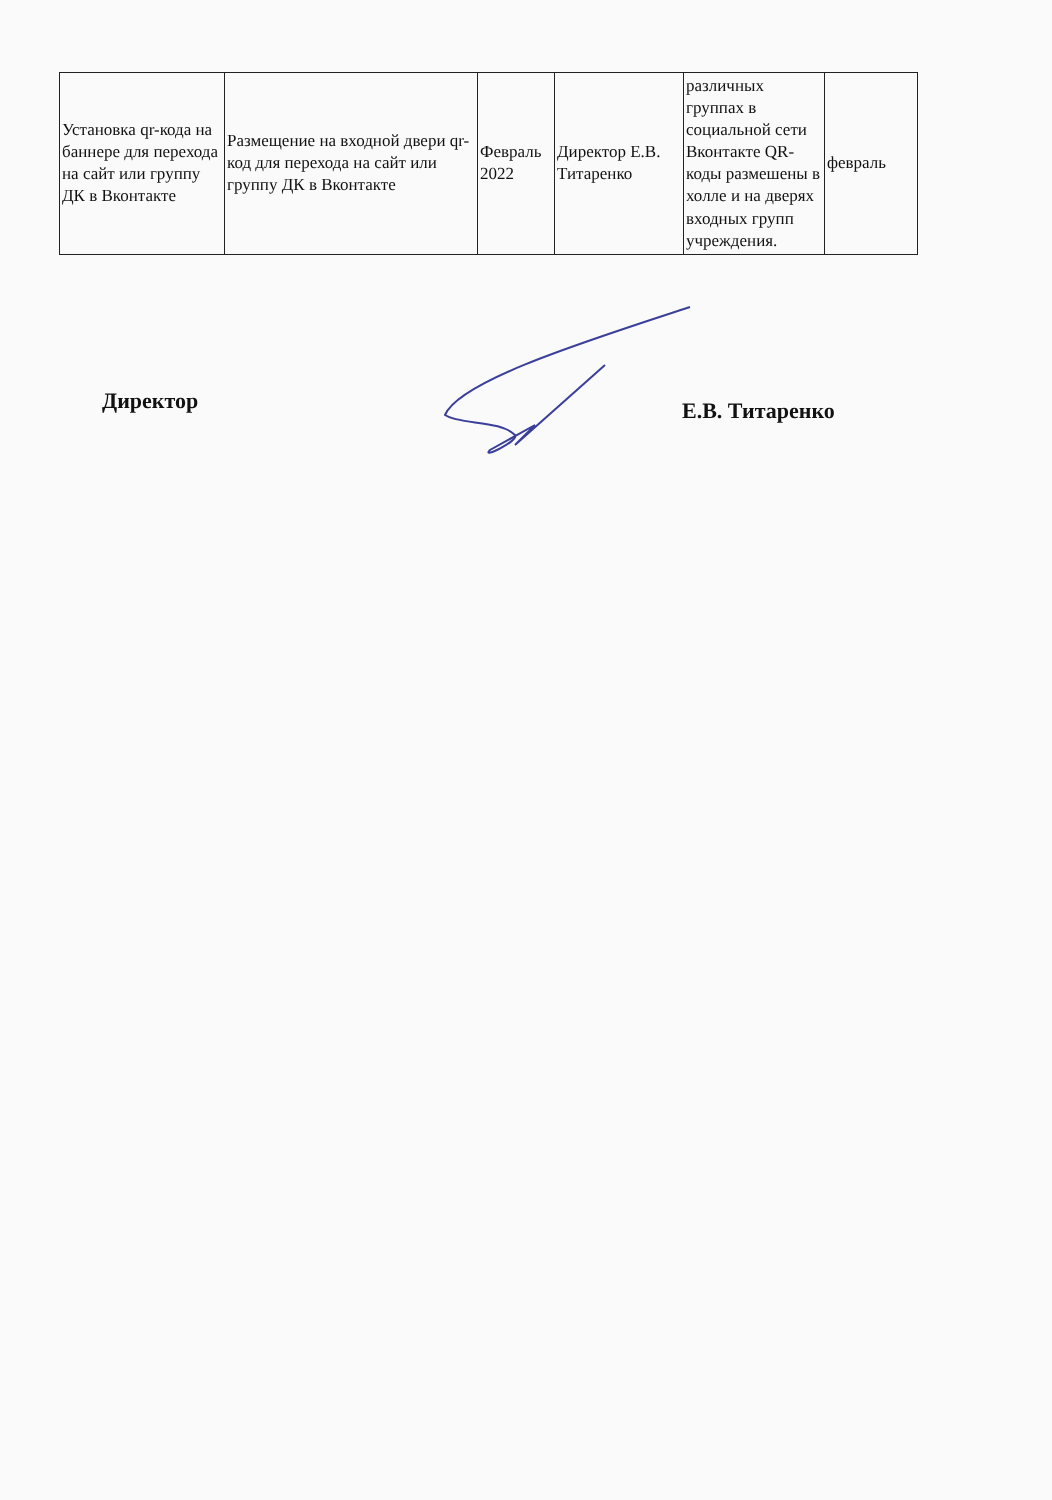| Установка qr-кода на баннере для перехода на сайт или группу ДК в Вконтакте | Размещение на входной двери qr-код для перехода на сайт или группу ДК в Вконтакте | Февраль 2022 | Директор Е.В. Титаренко | различных группах в социальной сети Вконтакте QR-коды размешены в холле и на дверях входных групп учреждения. | февраль |
Директор Е.В. Титаренко